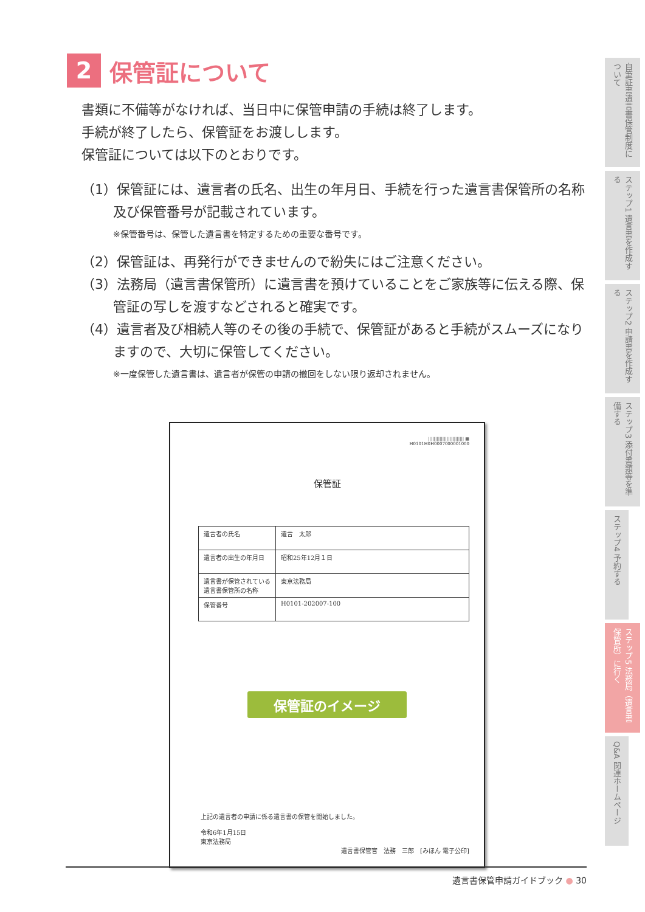2 保管証について
書類に不備等がなければ、当日中に保管申請の手続は終了します。
手続が終了したら、保管証をお渡しします。
保管証については以下のとおりです。
（1）保管証には、遺言者の氏名、出生の年月日、手続を行った遺言書保管所の名称及び保管番号が記載されています。
※保管番号は、保管した遺言書を特定するための重要な番号です。
（2）保管証は、再発行ができませんので紛失にはご注意ください。
（3）法務局（遺言書保管所）に遺言書を預けていることをご家族等に伝える際、保管証の写しを渡すなどされると確実です。
（4）遺言者及び相続人等のその後の手続で、保管証があると手続がスムーズになりますので、大切に保管してください。
※一度保管した遺言書は、遺言者が保管の申請の撤回をしない限り返却されません。
||||||||||||||||||||||||| ▦
H0101H0H0007000001000
保管証
| 遺言者の氏名 | 遺言 太郎 |
| 遺言者の出生の年月日 | 昭和25年12月１日 |
| 遺言書が保管されている遺言書保管所の名称 | 東京法務局 |
| 保管番号 | H0101-202007-100 |
保管証のイメージ
上記の遺言者の申請に係る遺言書の保管を開始しました。
令和6年1月15日
東京法務局
遺言書保管官　法務　三郎　[みほん 電子公印]
自筆証書遺言書保管制度について
ステップ1 遺言書を作成する
ステップ2 申請書を作成する
ステップ3 添付書類等を準備する
ステップ4 予約する
ステップ5 法務局（遺言書保管所）に行く
Q&A 関連ホームページ
遺言書保管申請ガイドブック ● 30